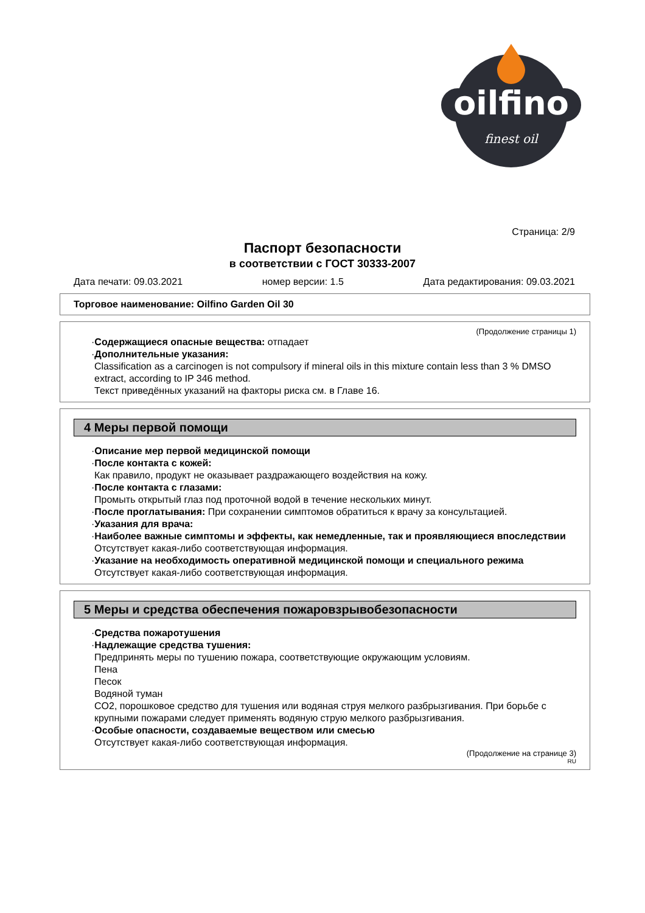oilfino
finest oil
Страница: 2/9
Паспорт безопасности
в соответствии с ГОСТ 30333-2007
Дата печати: 09.03.2021 номер версии: 1.5 Дата редактирования: 09.03.2021
Торговое наименование: Oilfino Garden Oil 30
(Продолжение страницы 1)
·Содержащиеся опасные вещества: отпадает
·Дополнительные указания:
Classification as a carcinogen is not compulsory if mineral oils in this mixture contain less than 3 % DMSO extract, according to IP 346 method.
Текст приведённых указаний на факторы риска см. в Главе 16.
4 Меры первой помощи
·Описание мер первой медицинской помощи
·После контакта с кожей:
Как правило, продукт не оказывает раздражающего воздействия на кожу.
·После контакта с глазами:
Промыть открытый глаз под проточной водой в течение нескольких минут.
·После проглатывания: При сохранении симптомов обратиться к врачу за консультацией.
·Указания для врача:
·Наиболее важные симптомы и эффекты, как немедленные, так и проявляющиеся впоследствии
Отсутствует какая-либо соответствующая информация.
·Указание на необходимость оперативной медицинской помощи и специального режима
Отсутствует какая-либо соответствующая информация.
5 Меры и средства обеспечения пожаровзрывобезопасности
·Средства пожаротушения
·Надлежащие средства тушения:
Предпринять меры по тушению пожара, соответствующие окружающим условиям.
Пена
Песок
Водяной туман
CO2, порошковое средство для тушения или водяная струя мелкого разбрызгивания. При борьбе с крупными пожарами следует применять водяную струю мелкого разбрызгивания.
·Особые опасности, создаваемые веществом или смесью
Отсутствует какая-либо соответствующая информация.
(Продолжение на странице 3)
RU